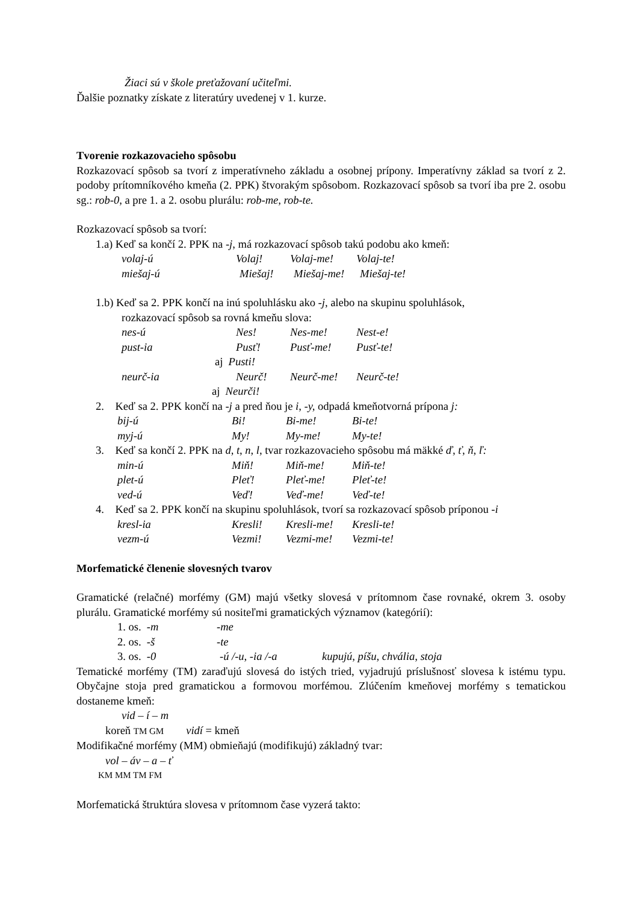Žiaci sú v škole preťažovaní učiteľmi.
Ďalšie poznatky získate z literatúry uvedenej v 1. kurze.
Tvorenie rozkazovacieho spôsobu
Rozkazovací spôsob sa tvorí z imperatívneho základu a osobnej prípony. Imperatívny základ sa tvorí z 2. podoby prítomníkového kmeňa (2. PPK) štvorakým spôsobom. Rozkazovací spôsob sa tvorí iba pre 2. osobu sg.: rob-0, a pre 1. a 2. osobu plurálu: rob-me, rob-te.
Rozkazovací spôsob sa tvorí:
1.a) Keď sa končí 2. PPK na -j, má rozkazovací spôsob takú podobu ako kmeň:
volaj-ú Volaj! Volaj-me! Volaj-te!
miešaj-ú Miešaj! Miešaj-me! Miešaj-te!
1.b) Keď sa 2. PPK končí na inú spoluhlásku ako -j, alebo na skupinu spoluhlások,
rozkazovací spôsob sa rovná kmeňu slova:
nes-ú Nes! Nes-me! Nest-e!
pust-ia Pusť! Pusť-me! Pusť-te!
aj Pusti!
neurč-ia Neurč! Neurč-me! Neurč-te!
aj Neurči!
2. Keď sa 2. PPK končí na -j a pred ňou je i, -y, odpadá kmeňotvorná prípona j:
bij-ú Bi! Bi-me! Bi-te!
myj-ú My! My-me! My-te!
3. Keď sa končí 2. PPK na d, t, n, l, tvar rozkazovacieho spôsobu má mäkké ď, ť, ň, ľ:
min-ú Miň! Miň-me! Miň-te!
plet-ú Pleť! Pleť-me! Pleť-te!
ved-ú Veď! Veď-me! Veď-te!
4. Keď sa 2. PPK končí na skupinu spoluhlások, tvorí sa rozkazovací spôsob príponou -i
kresl-ia Kresli! Kresli-me! Kresli-te!
vezm-ú Vezmi! Vezmi-me! Vezmi-te!
Morfematické členenie slovesných tvarov
Gramatické (relačné) morfémy (GM) majú všetky slovesá v prítomnom čase rovnaké, okrem 3. osoby plurálu. Gramatické morfémy sú nositeľmi gramatických významov (kategórií):
1. os. -m -me
2. os. -š -te
3. os. -0 -ú /-u, -ia /-a kupujú, píšu, chvália, stoja
Tematické morfémy (TM) zaraďujú slovesá do istých tried, vyjadrujú príslušnosť slovesa k istému typu. Obyčajne stoja pred gramatickou a formovou morfémou. Zlúčením kmeňovej morfémy s tematickou dostaneme kmeň:
vid – í – m
koreň TM GM vidí = kmeň
Modifikačné morfémy (MM) obmieňajú (modifikujú) základný tvar:
vol – áv – a – ť
KM MM TM FM
Morfematická štruktúra slovesa v prítomnom čase vyzerá takto: